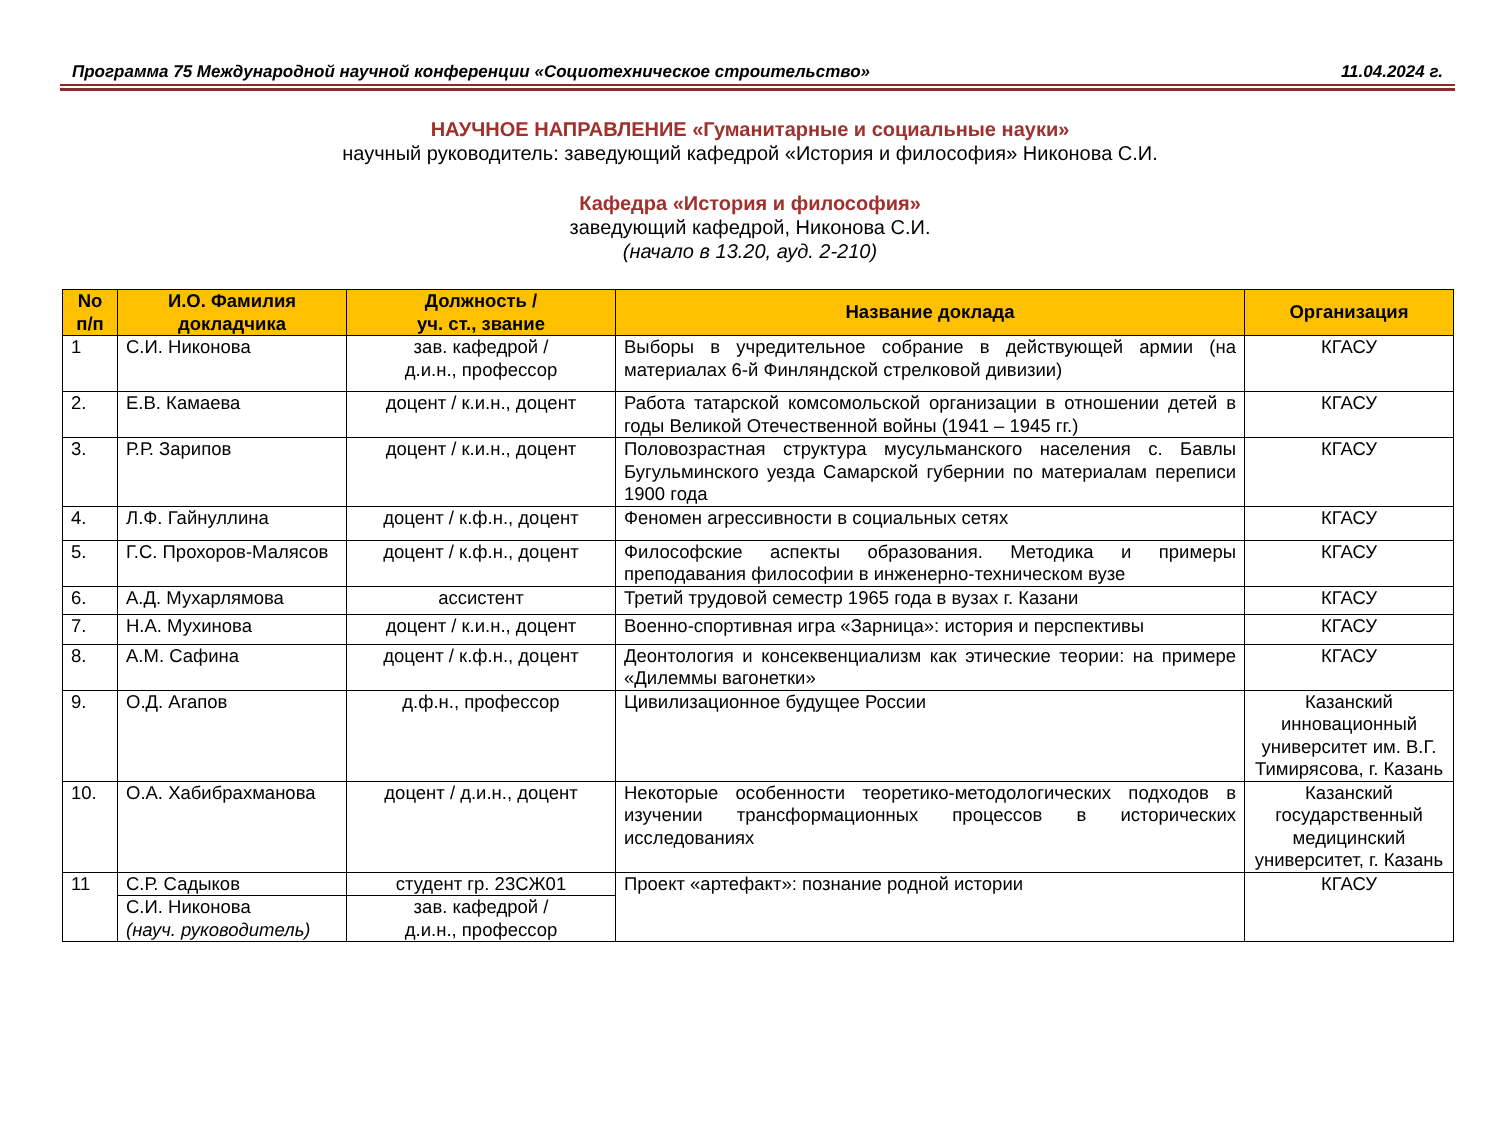Программа 75 Международной научной конференции «Социотехническое строительство» 11.04.2024 г.
НАУЧНОЕ НАПРАВЛЕНИЕ «Гуманитарные и социальные науки»
научный руководитель: заведующий кафедрой «История и философия» Никонова С.И.
Кафедра «История и философия»
заведующий кафедрой, Никонова С.И.
(начало в 13.20, ауд. 2-210)
| No п/п | И.О. Фамилия докладчика | Должность / уч. ст., звание | Название доклада | Организация |
| --- | --- | --- | --- | --- |
| 1 | С.И. Никонова | зав. кафедрой / д.и.н., профессор | Выборы в учредительное собрание в действующей армии (на материалах 6-й Финляндской стрелковой дивизии) | КГАСУ |
| 2. | Е.В. Камаева | доцент / к.и.н., доцент | Работа татарской комсомольской организации в отношении детей в годы Великой Отечественной войны (1941 – 1945 гг.) | КГАСУ |
| 3. | Р.Р. Зарипов | доцент / к.и.н., доцент | Половозрастная структура мусульманского населения с. Бавлы Бугульминского уезда Самарской губернии по материалам переписи 1900 года | КГАСУ |
| 4. | Л.Ф. Гайнуллина | доцент / к.ф.н., доцент | Феномен агрессивности в социальных сетях | КГАСУ |
| 5. | Г.С. Прохоров-Малясов | доцент / к.ф.н., доцент | Философские аспекты образования. Методика и примеры преподавания философии в инженерно-техническом вузе | КГАСУ |
| 6. | А.Д. Мухарлямова | ассистент | Третий трудовой семестр 1965 года в вузах г. Казани | КГАСУ |
| 7. | Н.А. Мухинова | доцент / к.и.н., доцент | Военно-спортивная игра «Зарница»: история и перспективы | КГАСУ |
| 8. | А.М. Сафина | доцент / к.ф.н., доцент | Деонтология и консеквенциализм как этические теории: на примере «Дилеммы вагонетки» | КГАСУ |
| 9. | О.Д. Агапов | д.ф.н., профессор | Цивилизационное будущее России | Казанский инновационный университет им. В.Г. Тимирясова, г. Казань |
| 10. | О.А. Хабибрахманова | доцент / д.и.н., доцент | Некоторые особенности теоретико-методологических подходов в изучении трансформационных процессов в исторических исследованиях | Казанский государственный медицинский университет, г. Казань |
| 11 | С.Р. Садыков | студент гр. 23СЖ01 | Проект «артефакт»: познание родной истории | КГАСУ |
| | С.И. Никонова (науч. руководитель) | зав. кафедрой / д.и.н., профессор | | |